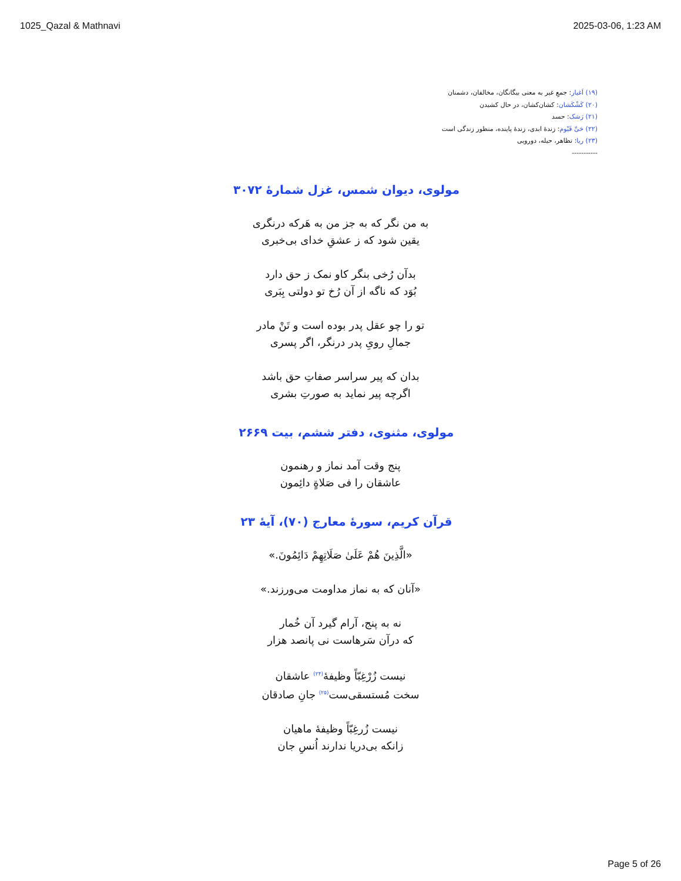1025_Qazal & Mathnavi 2025-03-06, 1:23 AM
(۱۹) اَغیار: جمعِ غیر به معنی بیگانگان، مخالفان، دشمنان
(۲۰) کَشْکَشان: کشان‌کشان، در حال کشیدن
(۲۱) رَشک: حسد
(۲۲) حَیِّ قَیّوم: زندهٔ ابدی، زندهٔ پاینده، منظور زندگی است
(۲۳) ریا: تظاهر، حیله، دورویی
-----------
مولوی، دیوان شمس، غزل شمارهٔ ۳۰۷۲
به من نگر که به جز من به هَرکه درنگری
یقین شود که ز عشقِ خدای بی‌خبری
بدآن رُخی بنگر کاو نمک ز حق دارد
بُوَد که ناگه از آن رُخ تو دولتی بِبَری
تو را چو عقل پدر بوده است و تَنْ مادر
جمالِ رویِ پدر درنگر، اگر پسری
بدان که پیر سراسر صفاتِ حق باشد
اگرچه پیر نماید به صورتِ بشری
مولوی، مثنوی، دفتر ششم، بیت ۲۶۶۹
پنج وقت آمد نماز و رهنمون
عاشقان را فی صَلاةٍ دائِمون
قرآن کریم، سورهٔ معارج (۷۰)، آیهٔ ۲۳
«الَّذِينَ هُمْ عَلَىٰ صَلَاتِهِمْ دَائِمُونَ.»
«آنان که به نماز مداومت می‌ورزند.»
نه به پنج، آرام گیرد آن خُمار
که درآن سَرهاست نی پانصد هزار
نیست زُرْغِبّاً وظیفهٔ<sup>(۲۴)</sup> عاشقان
سخت مُستسقی‌ست<sup>(۲۵)</sup> جانِ صادقان
نیست زُرغِبّاً وظیفهٔ ماهیان
زانکه بی‌دریا ندارند اُنسِ جان
Page 5 of 26